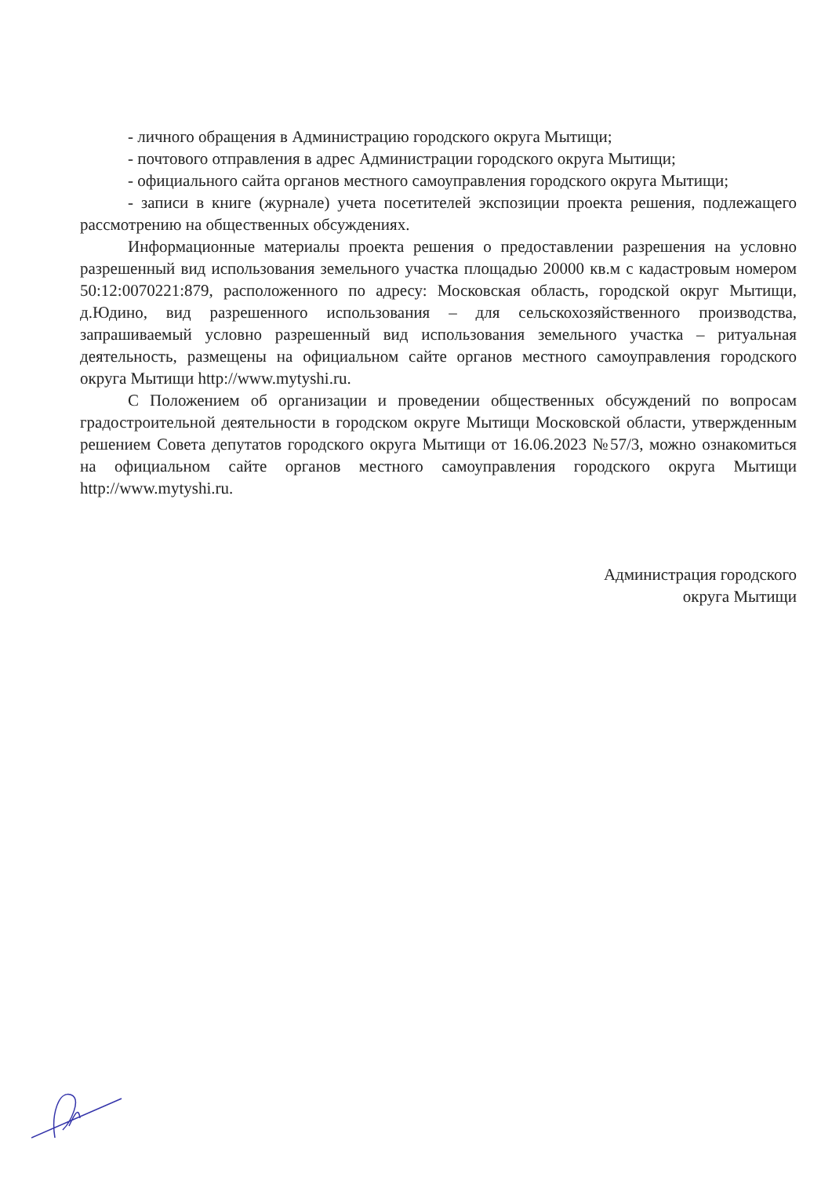- личного обращения в Администрацию городского округа Мытищи;
- почтового отправления в адрес Администрации городского округа Мытищи;
- официального сайта органов местного самоуправления городского округа Мытищи;
- записи в книге (журнале) учета посетителей экспозиции проекта решения, подлежащего рассмотрению на общественных обсуждениях.
Информационные материалы проекта решения о предоставлении разрешения на условно разрешенный вид использования земельного участка площадью 20000 кв.м с кадастровым номером 50:12:0070221:879, расположенного по адресу: Московская область, городской округ Мытищи, д.Юдино, вид разрешенного использования – для сельскохозяйственного производства, запрашиваемый условно разрешенный вид использования земельного участка – ритуальная деятельность, размещены на официальном сайте органов местного самоуправления городского округа Мытищи http://www.mytyshi.ru.
С Положением об организации и проведении общественных обсуждений по вопросам градостроительной деятельности в городском округе Мытищи Московской области, утвержденным решением Совета депутатов городского округа Мытищи от 16.06.2023 №57/3, можно ознакомиться на официальном сайте органов местного самоуправления городского округа Мытищи http://www.mytyshi.ru.
Администрация городского
округа Мытищи